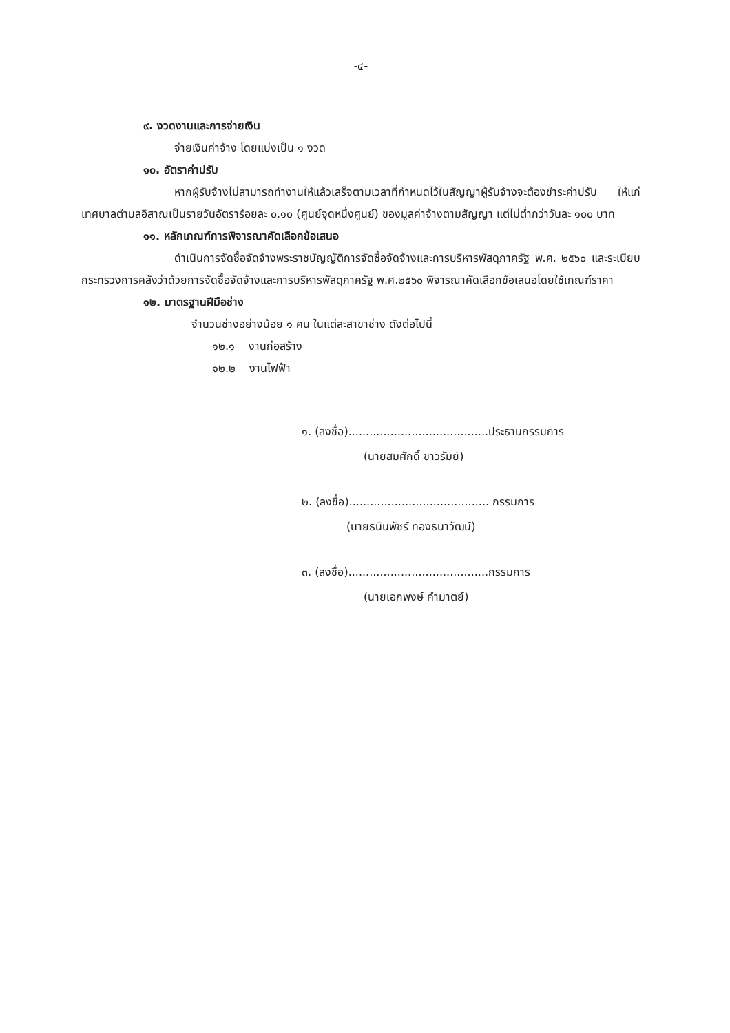-๔-
๙. งวดงานและการจ่ายเงิน
จ่ายเงินค่าจ้าง โดยแบ่งเป็น ๑ งวด
๑๐. อัตราค่าปรับ
หากผู้รับจ้างไม่สามารถทำงานให้แล้วเสร็จตามเวลาที่กำหนดไว้ในสัญญาผู้รับจ้างจะต้องชำระค่าปรับ ให้แก่เทศบาลตำบลอิสาณเป็นรายวันอัตราร้อยละ ๐.๑๐ (ศูนย์จุดหนึ่งศูนย์) ของมูลค่าจ้างตามสัญญา แต่ไม่ต่ำกว่าวันละ ๑๐๐ บาท
๑๑. หลักเกณฑ์การพิจารณาคัดเลือกข้อเสนอ
ดำเนินการจัดซื้อจัดจ้างพระราชบัญญัติการจัดซื้อจัดจ้างและการบริหารพัสดุภาครัฐ พ.ศ. ๒๕๖๐ และระเบียบกระทรวงการคลังว่าด้วยการจัดซื้อจัดจ้างและการบริหารพัสดุภาครัฐ พ.ศ.๒๕๖๐ พิจารณาคัดเลือกข้อเสนอโดยใช้เกณฑ์ราคา
๑๒. มาตรฐานฝีมือช่าง
จำนวนช่างอย่างน้อย ๑ คน ในแต่ละสาขาช่าง ดังต่อไปนี้
๑๒.๑ งานก่อสร้าง
๑๒.๒ งานไฟฟ้า
๑. (ลงชื่อ)........................................ประธานกรรมการ
(นายสมศักดิ์ ขาวรัมย์)
๒. (ลงชื่อ)........................................ กรรมการ
(นายธนินพัชร์ ทองธนาวัฒน์)
๓. (ลงชื่อ)........................................กรรมการ
(นายเอกพงษ์ คำมาตย์)